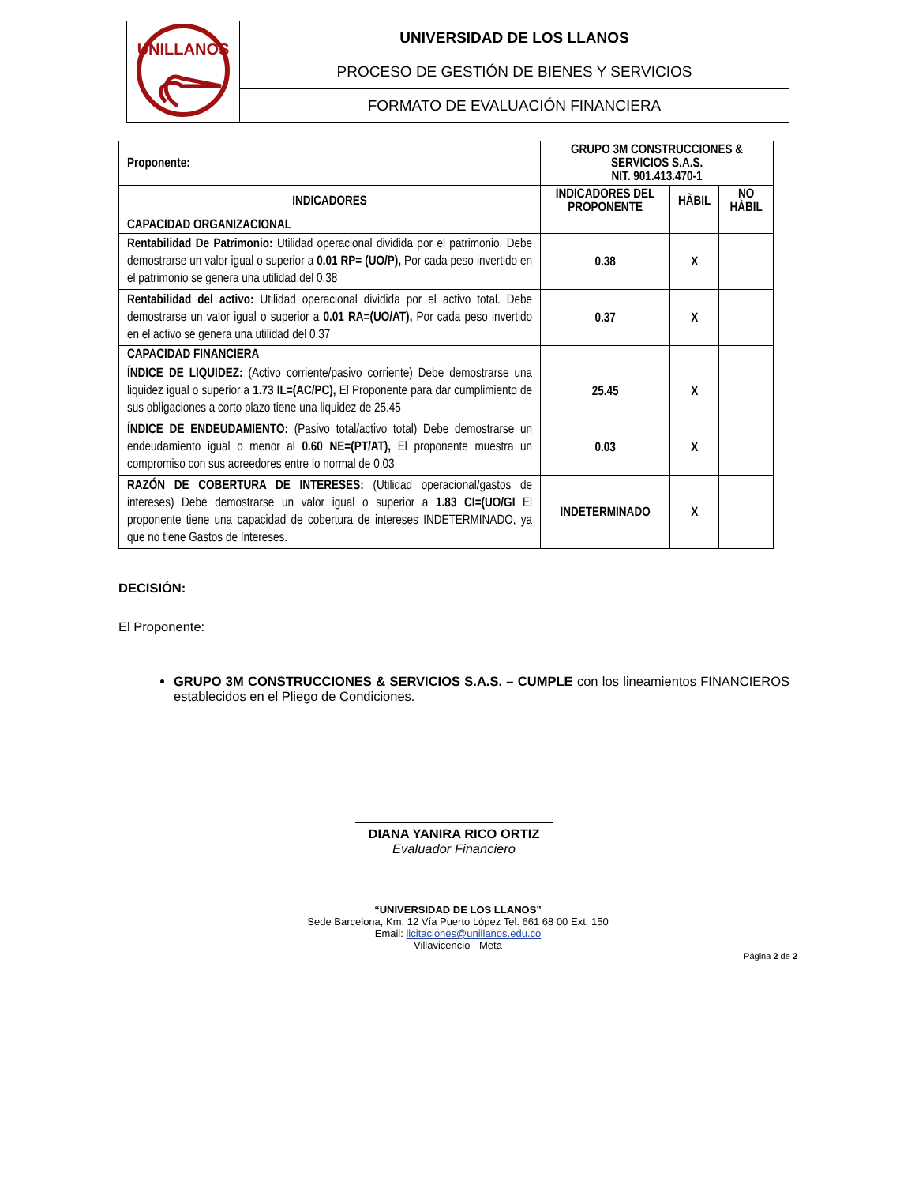| UNILLANOS | UNIVERSIDAD DE LOS LLANOS |
| | PROCESO DE GESTIÓN DE BIENES Y SERVICIOS |
| | FORMATO DE EVALUACIÓN FINANCIERA |
| Proponente: | GRUPO 3M CONSTRUCCIONES & SERVICIOS S.A.S. NIT. 901.413.470-1 | | | |
| INDICADORES | | INDICADORES DEL PROPONENTE | HÀBIL | NO HÀBIL |
| CAPACIDAD ORGANIZACIONAL | | | | |
| Rentabilidad De Patrimonio: Utilidad operacional dividida por el patrimonio. Debe demostrarse un valor igual o superior a 0.01 RP= (UO/P), Por cada peso invertido en el patrimonio se genera una utilidad del 0.38 | | 0.38 | X | |
| Rentabilidad del activo: Utilidad operacional dividida por el activo total. Debe demostrarse un valor igual o superior a 0.01 RA=(UO/AT), Por cada peso invertido en el activo se genera una utilidad del 0.37 | | 0.37 | X | |
| CAPACIDAD FINANCIERA | | | | |
| ÍNDICE DE LIQUIDEZ: (Activo corriente/pasivo corriente) Debe demostrarse una liquidez igual o superior a 1.73 IL=(AC/PC), El Proponente para dar cumplimiento de sus obligaciones a corto plazo tiene una liquidez de 25.45 | | 25.45 | X | |
| ÍNDICE DE ENDEUDAMIENTO: (Pasivo total/activo total) Debe demostrarse un endeudamiento igual o menor al 0.60 NE=(PT/AT), El proponente muestra un compromiso con sus acreedores entre lo normal de 0.03 | | 0.03 | X | |
| RAZÓN DE COBERTURA DE INTERESES: (Utilidad operacional/gastos de intereses) Debe demostrarse un valor igual o superior a 1.83 CI=(UO/GI El proponente tiene una capacidad de cobertura de intereses INDETERMINADO, ya que no tiene Gastos de Intereses. | | INDETERMINADO | X | |
DECISIÓN:
El Proponente:
GRUPO 3M CONSTRUCCIONES & SERVICIOS S.A.S. – CUMPLE con los lineamientos FINANCIEROS establecidos en el Pliego de Condiciones.
DIANA YANIRA RICO ORTIZ
Evaluador Financiero
“UNIVERSIDAD DE LOS LLANOS”
Sede Barcelona, Km. 12 Vía Puerto López Tel. 661 68 00 Ext. 150
Email: licitaciones@unillanos.edu.co
Villavicencio - Meta
Página 2 de 2